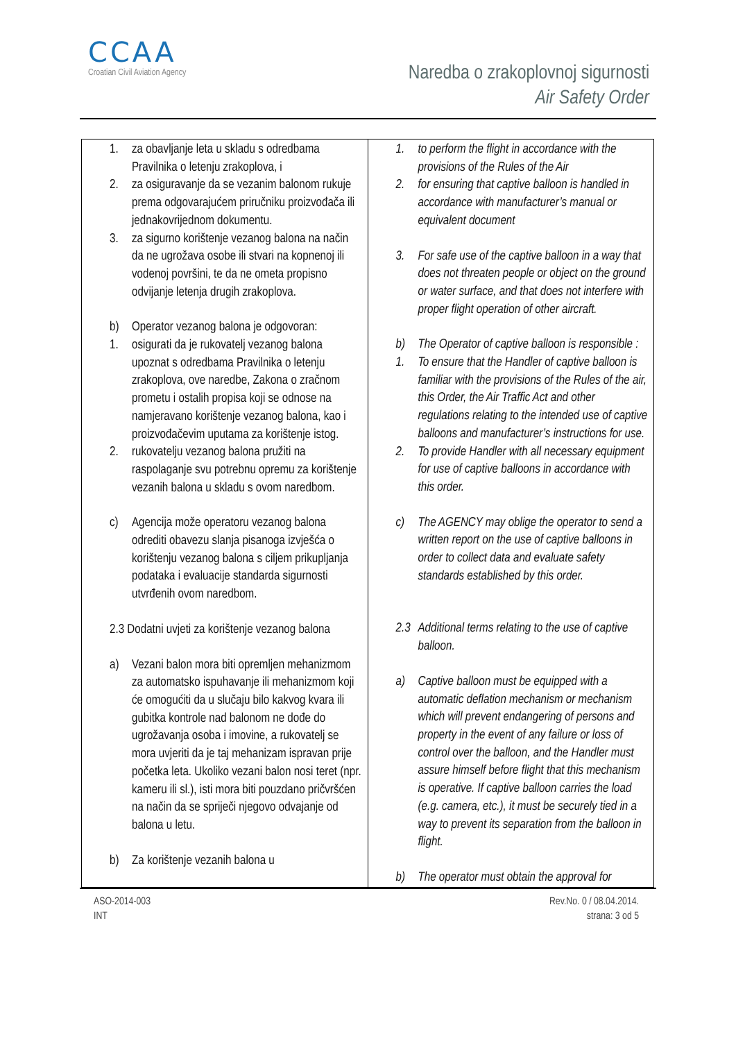CCAA
Croatian Civil Aviation Agency
Naredba o zrakoplovnoj sigurnosti
Air Safety Order
| 1. za obavljanje leta u skladu s odredbama Pravilnika o letenju zrakoplova, i 2. za osiguravanje da se vezanim balonom rukuje prema odgovarajućem priručniku proizvođača ili jednakovrijednom dokumentu. 3. za sigurno korištenje vezanog balona na način da ne ugrožava osobe ili stvari na kopnenoj ili vodenoj površini, te da ne ometa propisno odvijanje letenja drugih zrakoplova. b) Operator vezanog balona je odgovoran: 1. osigurati da je rukovatelj vezanog balona upoznat s odredbama Pravilnika o letenju zrakoplova, ove naredbe, Zakona o zračnom prometu i ostalih propisa koji se odnose na namjeravano korištenje vezanog balona, kao i proizvođačevim uputama za korištenje istog. 2. rukovatelju vezanog balona pružiti na raspolaganje svu potrebnu opremu za korištenje vezanih balona u skladu s ovom naredbom. c) Agencija može operatoru vezanog balona odrediti obavezu slanja pisanoga izvješća o korištenju vezanog balona s ciljem prikupljanja podataka i evaluacije standarda sigurnosti utvrđenih ovom naredbom. 2.3 Dodatni uvjeti za korištenje vezanog balona a) Vezani balon mora biti opremljen mehanizmom za automatsko ispuhavanje ili mehanizmom koji će omogućiti da u slučaju bilo kakvog kvara ili gubitka kontrole nad balonom ne dođe do ugrožavanja osoba i imovine, a rukovatelj se mora uvjeriti da je taj mehanizam ispravan prije početka leta. Ukoliko vezani balon nosi teret (npr. kameru ili sl.), isti mora biti pouzdano pričvršćen na način da se spriječi njegovo odvajanje od balona u letu. b) Za korištenje vezanih balona u | 1. to perform the flight in accordance with the provisions of the Rules of the Air 2. for ensuring that captive balloon is handled in accordance with manufacturer’s manual or equivalent document 3. For safe use of the captive balloon in a way that does not threaten people or object on the ground or water surface, and that does not interfere with proper flight operation of other aircraft. b) The Operator of captive balloon is responsible : 1. To ensure that the Handler of captive balloon is familiar with the provisions of the Rules of the air, this Order, the Air Traffic Act and other regulations relating to the intended use of captive balloons and manufacturer’s instructions for use. 2. To provide Handler with all necessary equipment for use of captive balloons in accordance with this order. c) The AGENCY may oblige the operator to send a written report on the use of captive balloons in order to collect data and evaluate safety standards established by this order. 2.3 Additional terms relating to the use of captive balloon. a) Captive balloon must be equipped with a automatic deflation mechanism or mechanism which will prevent endangering of persons and property in the event of any failure or loss of control over the balloon, and the Handler must assure himself before flight that this mechanism is operative. If captive balloon carries the load (e.g. camera, etc.), it must be securely tied in a way to prevent its separation from the balloon in flight. b) The operator must obtain the approval for |
ASO-2014-003
INT
Rev.No. 0 / 08.04.2014.
strana: 3 od 5